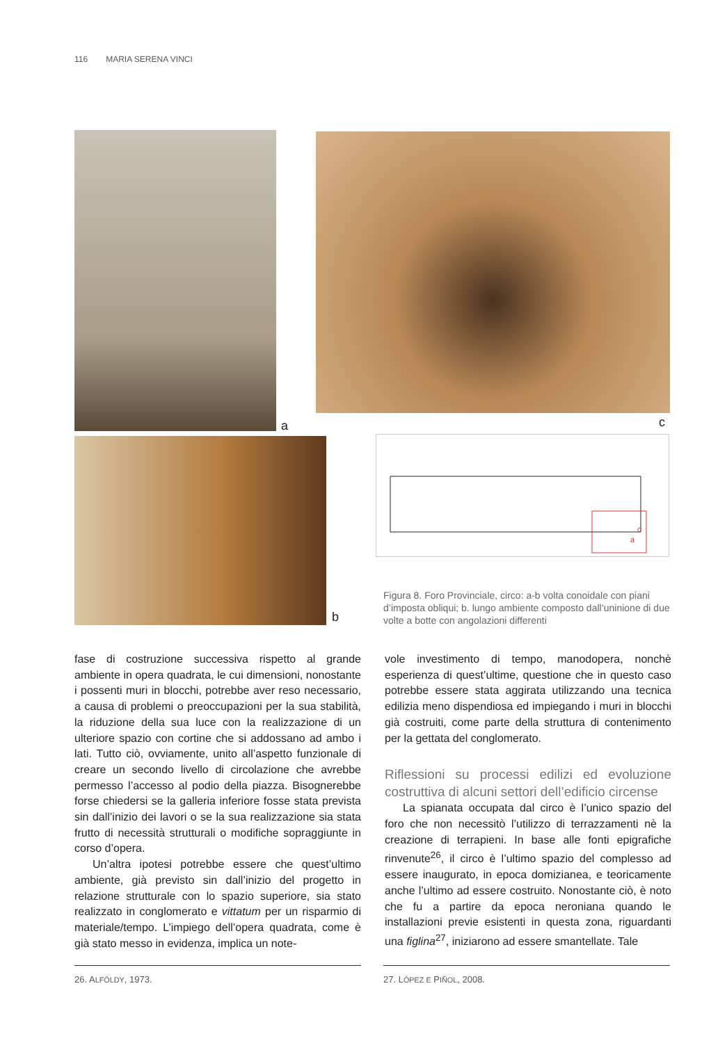116 MARIA SERENA VINCI
a
b
c
c
a
Figura 8. Foro Provinciale, circo: a-b volta conoidale con piani d’imposta obliqui; b. lungo ambiente composto dall’uninione di due volte a botte con angolazioni differenti
fase di costruzione successiva rispetto al grande ambiente in opera quadrata, le cui dimensioni, nonostante i possenti muri in blocchi, potrebbe aver reso necessario, a causa di problemi o preoccupazioni per la sua stabilità, la riduzione della sua luce con la realizzazione di un ulteriore spazio con cortine che si addossano ad ambo i lati. Tutto ciò, ovviamente, unito all’aspetto funzionale di creare un secondo livello di circolazione che avrebbe permesso l’accesso al podio della piazza. Bisognerebbe forse chiedersi se la galleria inferiore fosse stata prevista sin dall’inizio dei lavori o se la sua realizzazione sia stata frutto di necessità strutturali o modifiche sopraggiunte in corso d’opera.
Un’altra ipotesi potrebbe essere che quest’ultimo ambiente, già previsto sin dall’inizio del progetto in relazione strutturale con lo spazio superiore, sia stato realizzato in conglomerato e vittatum per un risparmio di materiale/tempo. L’impiego dell’opera quadrata, come è già stato messo in evidenza, implica un note-
vole investimento di tempo, manodopera, nonchè esperienza di quest’ultime, questione che in questo caso potrebbe essere stata aggirata utilizzando una tecnica edilizia meno dispendiosa ed impiegando i muri in blocchi già costruiti, come parte della struttura di contenimento per la gettata del conglomerato.
Riflessioni su processi edilizi ed evoluzione costruttiva di alcuni settori dell’edificio circense
La spianata occupata dal circo è l’unico spazio del foro che non necessitò l’utilizzo di terrazzamenti nè la creazione di terrapieni. In base alle fonti epigrafiche rinvenute<sup>26</sup>, il circo è l’ultimo spazio del complesso ad essere inaugurato, in epoca domizianea, e teoricamente anche l’ultimo ad essere costruito. Nonostante ciò, è noto che fu a partire da epoca neroniana quando le installazioni previe esistenti in questa zona, riguardanti una figlina<sup>27</sup>, iniziarono ad essere smantellate. Tale
26. ALFÖLDY, 1973. 27. LÓPEZ E PIÑOL, 2008.